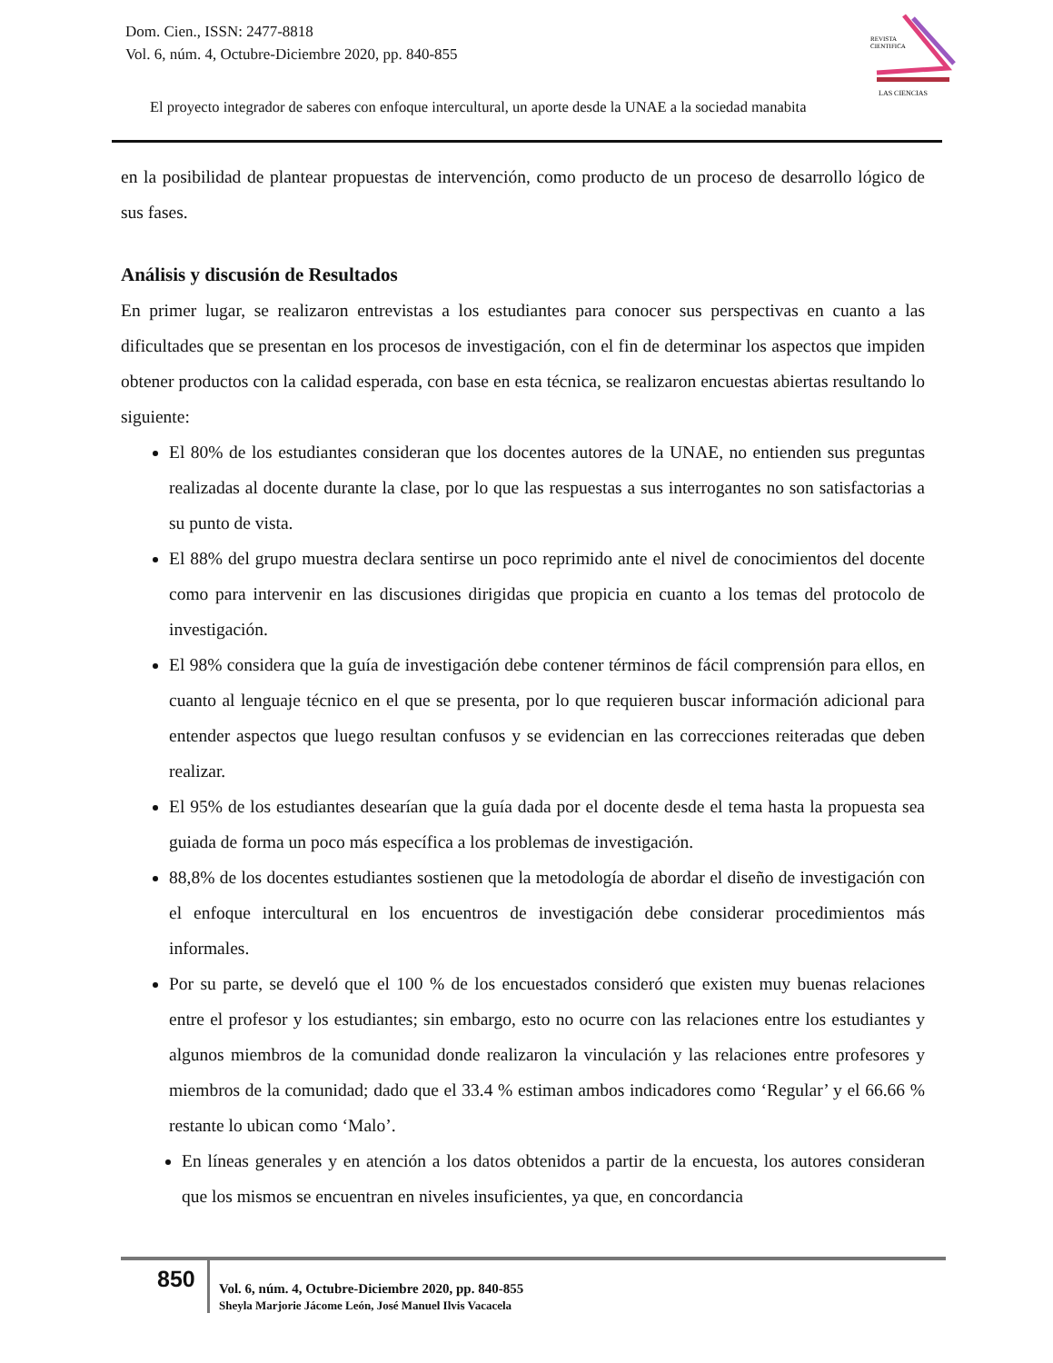Dom. Cien., ISSN: 2477-8818
Vol. 6, núm. 4, Octubre-Diciembre 2020, pp. 840-855
REVISTA
CIENTIFICA
LAS CIENCIAS
El proyecto integrador de saberes con enfoque intercultural, un aporte desde la UNAE a la sociedad manabita
en la posibilidad de plantear propuestas de intervención, como producto de un proceso de desarrollo lógico de sus fases.
Análisis y discusión de Resultados
En primer lugar, se realizaron entrevistas a los estudiantes para conocer sus perspectivas en cuanto a las dificultades que se presentan en los procesos de investigación, con el fin de determinar los aspectos que impiden obtener productos con la calidad esperada, con base en esta técnica, se realizaron encuestas abiertas resultando lo siguiente:
El 80% de los estudiantes consideran que los docentes autores de la UNAE, no entienden sus preguntas realizadas al docente durante la clase, por lo que las respuestas a sus interrogantes no son satisfactorias a su punto de vista.
El 88% del grupo muestra declara sentirse un poco reprimido ante el nivel de conocimientos del docente como para intervenir en las discusiones dirigidas que propicia en cuanto a los temas del protocolo de investigación.
El 98% considera que la guía de investigación debe contener términos de fácil comprensión para ellos, en cuanto al lenguaje técnico en el que se presenta, por lo que requieren buscar información adicional para entender aspectos que luego resultan confusos y se evidencian en las correcciones reiteradas que deben realizar.
El 95% de los estudiantes desearían que la guía dada por el docente desde el tema hasta la propuesta sea guiada de forma un poco más específica a los problemas de investigación.
88,8% de los docentes estudiantes sostienen que la metodología de abordar el diseño de investigación con el enfoque intercultural en los encuentros de investigación debe considerar procedimientos más informales.
Por su parte, se develó que el 100 % de los encuestados consideró que existen muy buenas relaciones entre el profesor y los estudiantes; sin embargo, esto no ocurre con las relaciones entre los estudiantes y algunos miembros de la comunidad donde realizaron la vinculación y las relaciones entre profesores y miembros de la comunidad; dado que el 33.4 % estiman ambos indicadores como ‘Regular’ y el 66.66 % restante lo ubican como ‘Malo’.
En líneas generales y en atención a los datos obtenidos a partir de la encuesta, los autores consideran que los mismos se encuentran en niveles insuficientes, ya que, en concordancia
850
Vol. 6, núm. 4, Octubre-Diciembre 2020, pp. 840-855
Sheyla Marjorie Jácome León, José Manuel Ilvis Vacacela